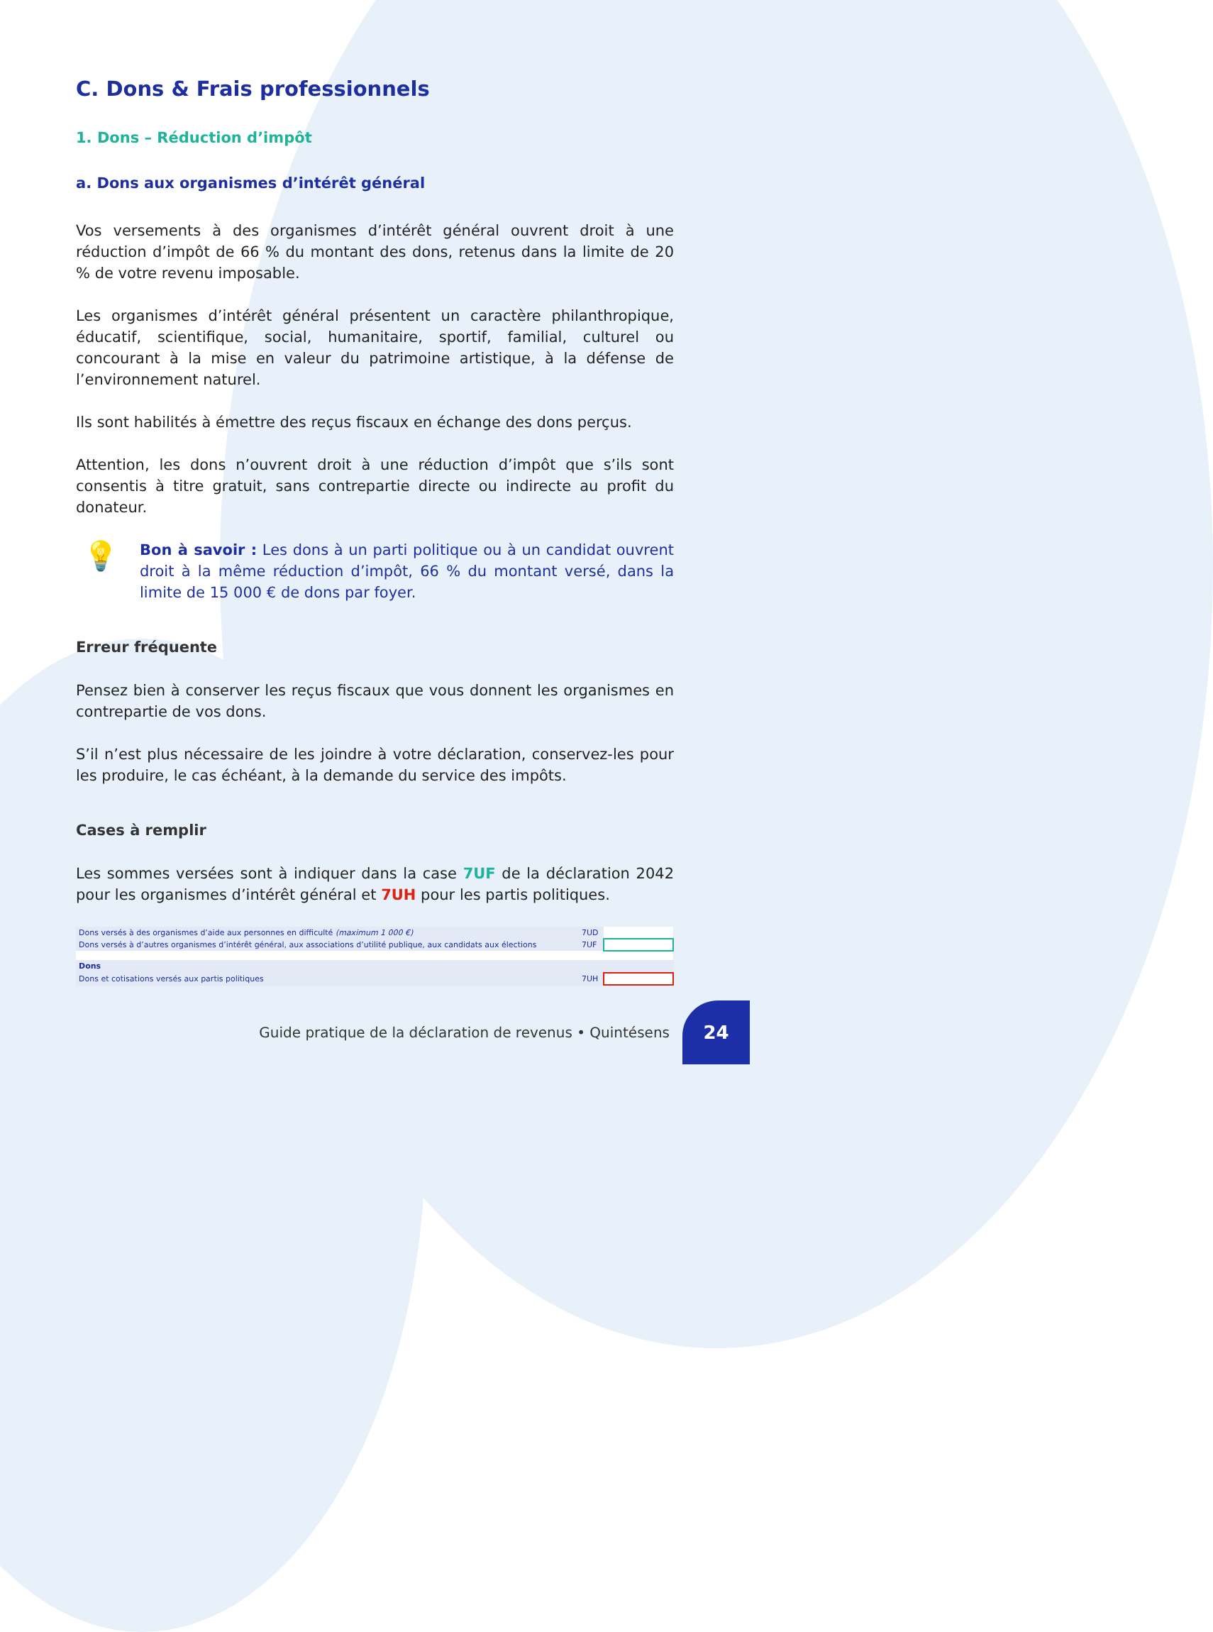C. Dons & Frais professionnels
1. Dons – Réduction d’impôt
a. Dons aux organismes d’intérêt général
Vos versements à des organismes d’intérêt général ouvrent droit à une réduction d’impôt de 66 % du montant des dons, retenus dans la limite de 20 % de votre revenu imposable.
Les organismes d’intérêt général présentent un caractère philanthropique, éducatif, scientifique, social, humanitaire, sportif, familial, culturel ou concourant à la mise en valeur du patrimoine artistique, à la défense de l’environnement naturel.
Ils sont habilités à émettre des reçus fiscaux en échange des dons perçus.
Attention, les dons n’ouvrent droit à une réduction d’impôt que s’ils sont consentis à titre gratuit, sans contrepartie directe ou indirecte au profit du donateur.
💡
Bon à savoir : Les dons à un parti politique ou à un candidat ouvrent droit à la même réduction d’impôt, 66 % du montant versé, dans la limite de 15 000 € de dons par foyer.
Erreur fréquente
Pensez bien à conserver les reçus fiscaux que vous donnent les organismes en contrepartie de vos dons.
S’il n’est plus nécessaire de les joindre à votre déclaration, conservez-les pour les produire, le cas échéant, à la demande du service des impôts.
Cases à remplir
Les sommes versées sont à indiquer dans la case 7UF de la déclaration 2042 pour les organismes d’intérêt général et 7UH pour les partis politiques.
| Dons versés à des organismes d’aide aux personnes en difficulté (maximum 1 000 €) | 7UD | |
| Dons versés à d’autres organismes d’intérêt général, aux associations d’utilité publique, aux candidats aux élections | 7UF | |
| Dons | | |
| Dons et cotisations versés aux partis politiques | 7UH | |
Guide pratique de la déclaration de revenus • Quintésens
24